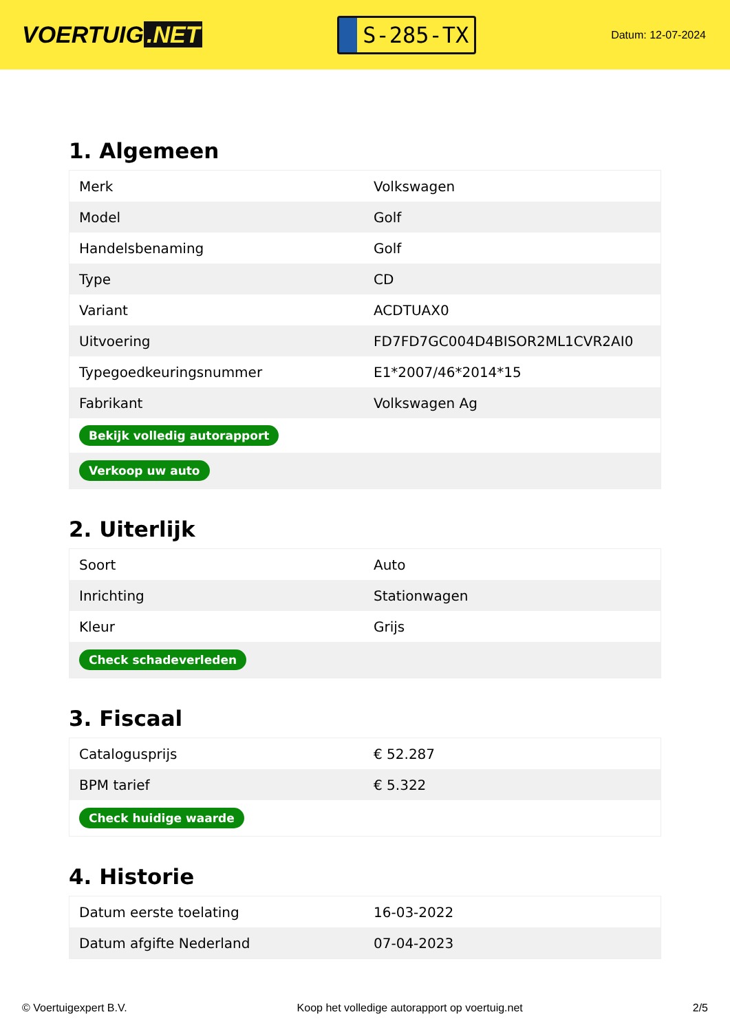VOERTUIG.NET
S-285-TX
Datum: 12-07-2024
1. Algemeen
| Merk | Volkswagen |
| Model | Golf |
| Handelsbenaming | Golf |
| Type | CD |
| Variant | ACDTUAX0 |
| Uitvoering | FD7FD7GC004D4BISOR2ML1CVR2AI0 |
| Typegoedkeuringsnummer | E1*2007/46*2014*15 |
| Fabrikant | Volkswagen Ag |
| Bekijk volledig autorapport | |
| Verkoop uw auto | |
2. Uiterlijk
| Soort | Auto |
| Inrichting | Stationwagen |
| Kleur | Grijs |
| Check schadeverleden | |
3. Fiscaal
| Catalogusprijs | € 52.287 |
| BPM tarief | € 5.322 |
| Check huidige waarde | |
4. Historie
| Datum eerste toelating | 16-03-2022 |
| Datum afgifte Nederland | 07-04-2023 |
© Voertuigexpert B.V. Koop het volledige autorapport op voertuig.net 2/5